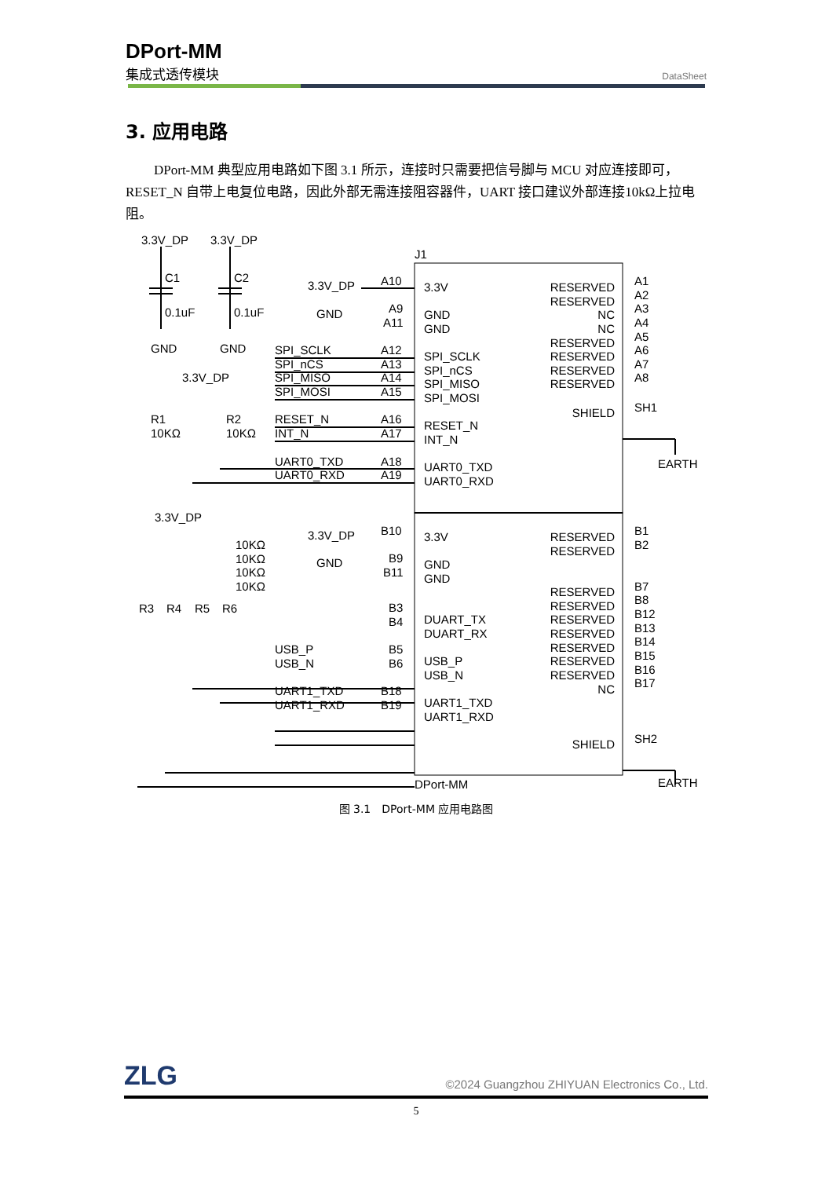DPort-MM
集成式透传模块
DataSheet
3. 应用电路
DPort-MM 典型应用电路如下图 3.1 所示，连接时只需要把信号脚与 MCU 对应连接即可，RESET_N 自带上电复位电路，因此外部无需连接阻容器件，UART 接口建议外部连接10kΩ上拉电阻。
J1
DPort-MM
3.3V_DP
3.3V_DP
C1
C2
0.1uF
0.1uF
GND
GND
3.3V_DP
GND
A10
A9
A11
SPI_SCLK
SPI_nCS
SPI_MISO
SPI_MOSI
A12
A13
A14
A15
3.3V_DP
R1
10KΩ
R2
10KΩ
RESET_N
INT_N
A16
A17
UART0_TXD
UART0_RXD
A18
A19
3.3V
GND
GND
SPI_SCLK
SPI_nCS
SPI_MISO
SPI_MOSI
RESET_N
INT_N
UART0_TXD
UART0_RXD
RESERVED
RESERVED
NC
NC
RESERVED
RESERVED
RESERVED
RESERVED
SHIELD
A1
A2
A3
A4
A5
A6
A7
A8
SH1
EARTH
3.3V_DP
10KΩ
10KΩ
10KΩ
10KΩ
R3
R4
R5
R6
3.3V_DP
GND
B10
B9
B11
B3
B4
USB_P
USB_N
B5
B6
UART1_TXD
UART1_RXD
B18
B19
3.3V
GND
GND
DUART_TX
DUART_RX
USB_P
USB_N
UART1_TXD
UART1_RXD
RESERVED
RESERVED
RESERVED
RESERVED
RESERVED
RESERVED
RESERVED
RESERVED
RESERVED
NC
SHIELD
B1
B2
B7
B8
B12
B13
B14
B15
B16
B17
SH2
EARTH
图 3.1　DPort-MM 应用电路图
ZLG
©2024 Guangzhou ZHIYUAN Electronics Co., Ltd.
5